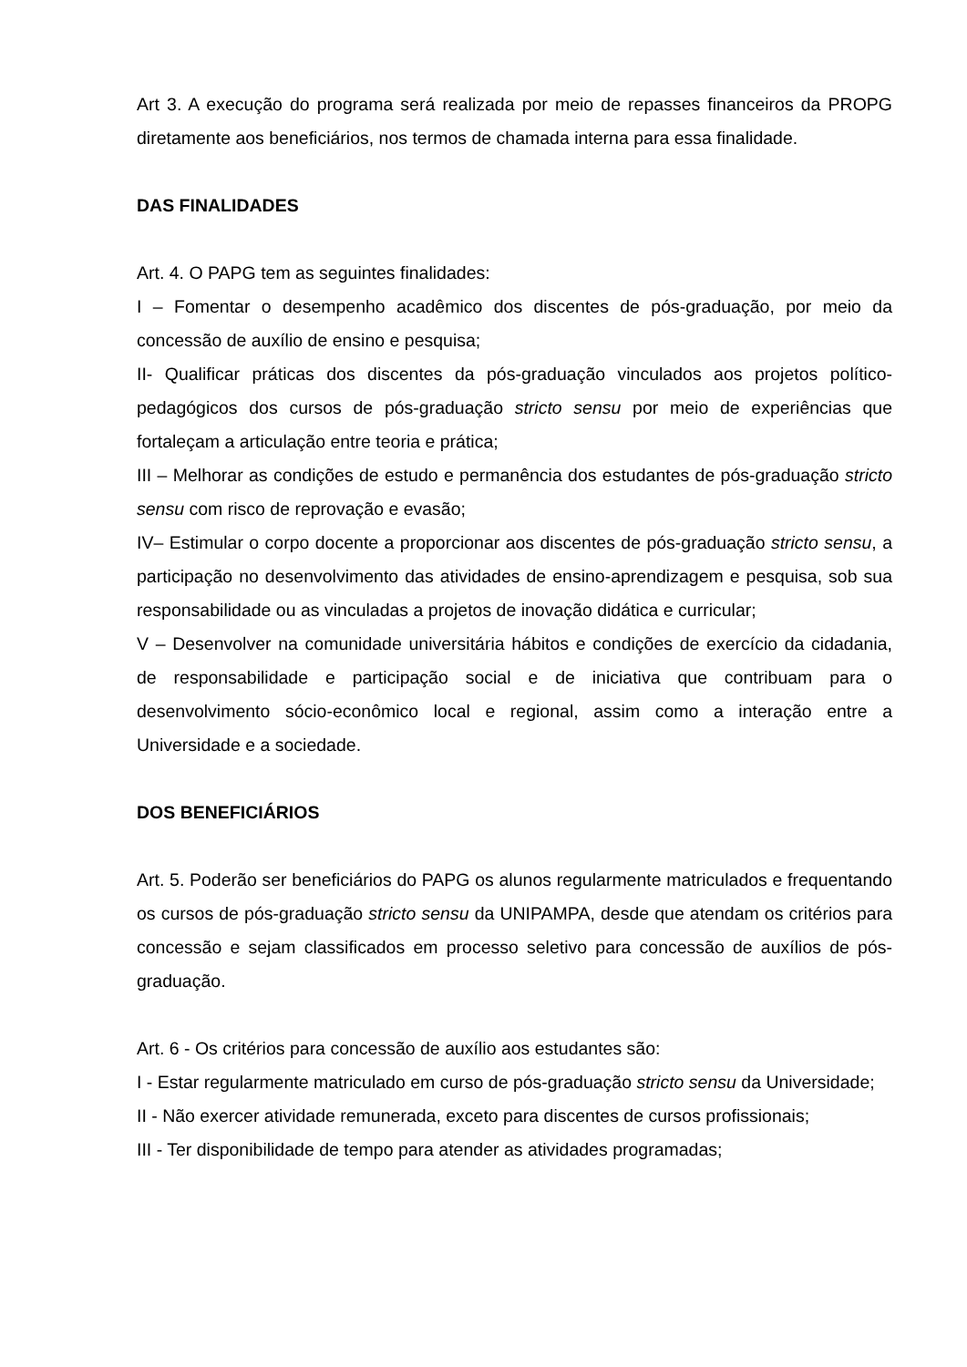Art 3. A execução do programa será realizada por meio de repasses financeiros da PROPG diretamente aos beneficiários, nos termos de chamada interna para essa finalidade.
DAS FINALIDADES
Art. 4. O PAPG tem as seguintes finalidades:
I – Fomentar o desempenho acadêmico dos discentes de pós-graduação, por meio da concessão de auxílio de ensino e pesquisa;
II- Qualificar práticas dos discentes da pós-graduação vinculados aos projetos político-pedagógicos dos cursos de pós-graduação stricto sensu por meio de experiências que fortaleçam a articulação entre teoria e prática;
III – Melhorar as condições de estudo e permanência dos estudantes de pós-graduação stricto sensu com risco de reprovação e evasão;
IV– Estimular o corpo docente a proporcionar aos discentes de pós-graduação stricto sensu, a participação no desenvolvimento das atividades de ensino-aprendizagem e pesquisa, sob sua responsabilidade ou as vinculadas a projetos de inovação didática e curricular;
V – Desenvolver na comunidade universitária hábitos e condições de exercício da cidadania, de responsabilidade e participação social e de iniciativa que contribuam para o desenvolvimento sócio-econômico local e regional, assim como a interação entre a Universidade e a sociedade.
DOS BENEFICIÁRIOS
Art. 5. Poderão ser beneficiários do PAPG os alunos regularmente matriculados e frequentando os cursos de pós-graduação stricto sensu da UNIPAMPA, desde que atendam os critérios para concessão e sejam classificados em processo seletivo para concessão de auxílios de pós-graduação.
Art. 6 - Os critérios para concessão de auxílio aos estudantes são:
I - Estar regularmente matriculado em curso de pós-graduação stricto sensu da Universidade;
II - Não exercer atividade remunerada, exceto para discentes de cursos profissionais;
III - Ter disponibilidade de tempo para atender as atividades programadas;